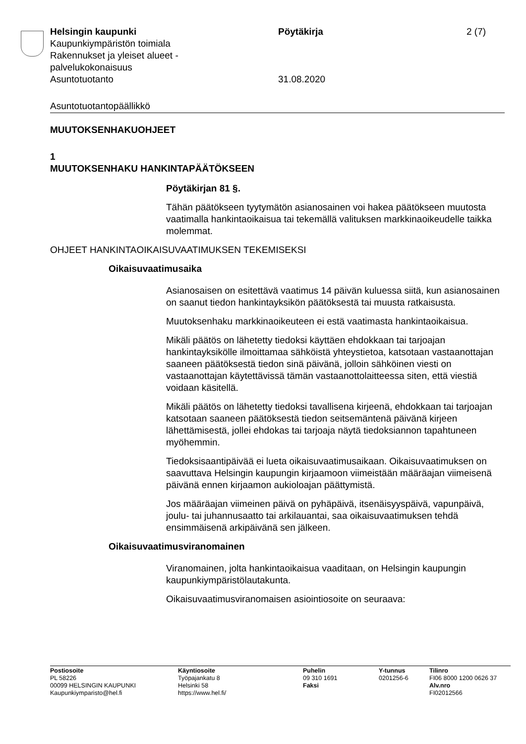Helsingin kaupunki
Kaupunkiympäristön toimiala
Rakennukset ja yleiset alueet -
palvelukokonaisuus
Asuntotuotanto
Pöytäkirja
31.08.2020
2 (7)
Asuntotuotantopäällikkö
MUUTOKSENHAKUOHJEET
1
MUUTOKSENHAKU HANKINTAPÄÄTÖKSEEN
Pöytäkirjan 81 §.
Tähän päätökseen tyytymätön asianosainen voi hakea päätökseen muutosta vaatimalla hankintaoikaisua tai tekemällä valituksen markkinaoikeudelle taikka molemmat.
OHJEET HANKINTAOIKAISUVAATIMUKSEN TEKEMISEKSI
Oikaisuvaatimusaika
Asianosaisen on esitettävä vaatimus 14 päivän kuluessa siitä, kun asianosainen on saanut tiedon hankintayksikön päätöksestä tai muusta ratkaisusta.
Muutoksenhaku markkinaoikeuteen ei estä vaatimasta hankintaoikaisua.
Mikäli päätös on lähetetty tiedoksi käyttäen ehdokkaan tai tarjoajan hankintayksikölle ilmoittamaa sähköistä yhteystietoa, katsotaan vastaanottajan saaneen päätöksestä tiedon sinä päivänä, jolloin sähköinen viesti on vastaanottajan käytettävissä tämän vastaanottolaitteessa siten, että viestiä voidaan käsitellä.
Mikäli päätös on lähetetty tiedoksi tavallisena kirjeenä, ehdokkaan tai tarjoajan katsotaan saaneen päätöksestä tiedon seitsemäntenä päivänä kirjeen lähettämisestä, jollei ehdokas tai tarjoaja näytä tiedoksiannon tapahtuneen myöhemmin.
Tiedoksisaantipäivää ei lueta oikaisuvaatimusaikaan. Oikaisuvaatimuksen on saavuttava Helsingin kaupungin kirjaamoon viimeistään määräajan viimeisenä päivänä ennen kirjaamon aukioloajan päättymistä.
Jos määräajan viimeinen päivä on pyhäpäivä, itsenäisyyspäivä, vapunpäivä, joulu- tai juhannusaatto tai arkilauantai, saa oikaisuvaatimuksen tehdä ensimmäisenä arkipäivänä sen jälkeen.
Oikaisuvaatimusviranomainen
Viranomainen, jolta hankintaoikaisua vaaditaan, on Helsingin kaupungin kaupunkiympäristölautakunta.
Oikaisuvaatimusviranomaisen asiointiosoite on seuraava:
Postiosoite
PL 58226
00099 HELSINGIN KAUPUNKI
Kaupunkiymparisto@hel.fi
Käyntiosoite
Työpajankatu 8
Helsinki 58
https://www.hel.fi/
Puhelin
09 310 1691
Faksi
Y-tunnus
0201256-6
Tilinro
FI06 8000 1200 0626 37
Alv.nro
FI02012566